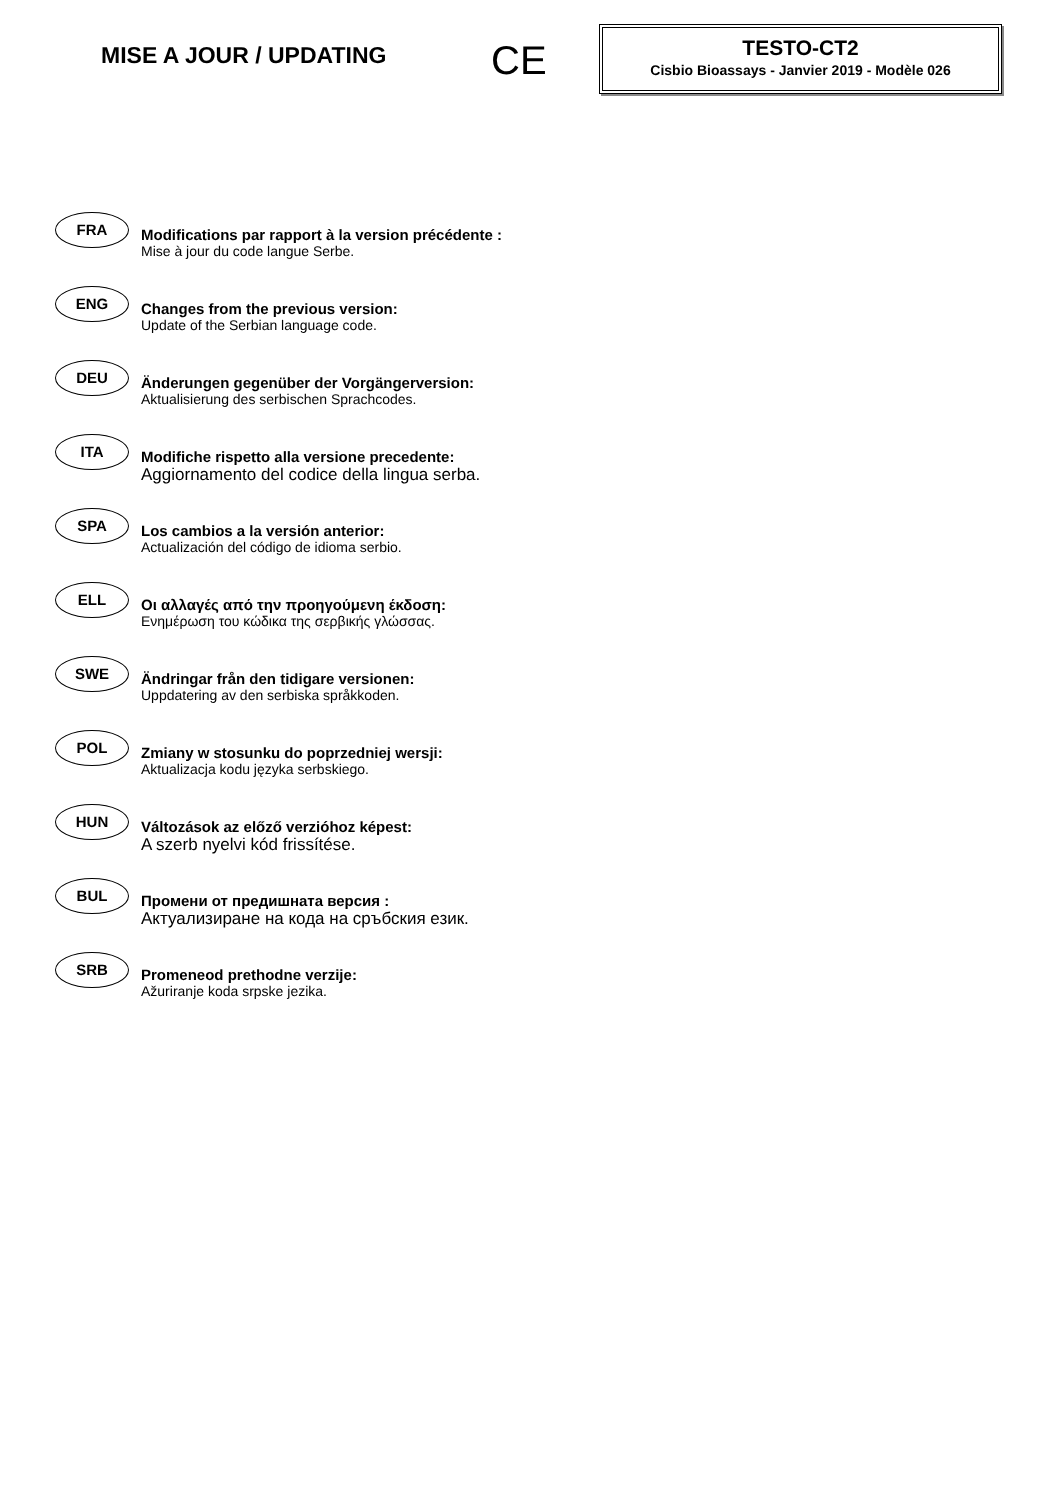MISE A JOUR / UPDATING
CE
TESTO-CT2
Cisbio Bioassays - Janvier 2019 - Modèle 026
FRA
Modifications par rapport à la version précédente :
Mise à jour du code langue Serbe.
ENG
Changes from the previous version:
Update of the Serbian language code.
DEU
Änderungen gegenüber der Vorgängerversion:
Aktualisierung des serbischen Sprachcodes.
ITA
Modifiche rispetto alla versione precedente:
Aggiornamento del codice della lingua serba.
SPA
Los cambios a la versión anterior:
Actualización del código de idioma serbio.
ELL
Οι αλλαγές από την προηγούμενη έκδοση:
Ενημέρωση του κώδικα της σερβικής γλώσσας.
SWE
Ändringar från den tidigare versionen:
Uppdatering av den serbiska språkkoden.
POL
Zmiany w stosunku do poprzedniej wersji:
Aktualizacja kodu języka serbskiego.
HUN
Változások az előző verzióhoz képest:
A szerb nyelvi kód frissítése.
BUL
Промени от предишната версия :
Актуализиране на кода на сръбския език.
SRB
Promeneod prethodne verzije:
Ažuriranje koda srpske jezika.